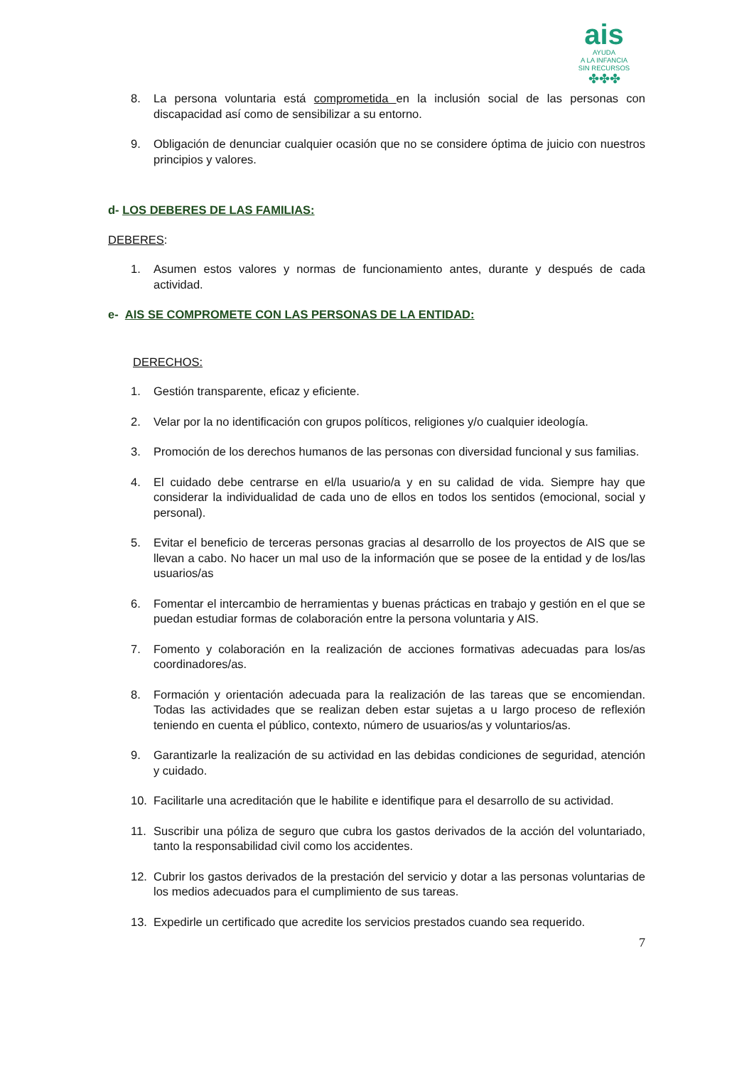ais
AYUDA
A LA INFANCIA
SIN RECURSOS
✤✤✤
8. La persona voluntaria está comprometida en la inclusión social de las personas con discapacidad así como de sensibilizar a su entorno.
9. Obligación de denunciar cualquier ocasión que no se considere óptima de juicio con nuestros principios y valores.
d- LOS DEBERES DE LAS FAMILIAS:
DEBERES:
1. Asumen estos valores y normas de funcionamiento antes, durante y después de cada actividad.
e- AIS SE COMPROMETE CON LAS PERSONAS DE LA ENTIDAD:
DERECHOS:
1. Gestión transparente, eficaz y eficiente.
2. Velar por la no identificación con grupos políticos, religiones y/o cualquier ideología.
3. Promoción de los derechos humanos de las personas con diversidad funcional y sus familias.
4. El cuidado debe centrarse en el/la usuario/a y en su calidad de vida. Siempre hay que considerar la individualidad de cada uno de ellos en todos los sentidos (emocional, social y personal).
5. Evitar el beneficio de terceras personas gracias al desarrollo de los proyectos de AIS que se llevan a cabo. No hacer un mal uso de la información que se posee de la entidad y de los/las usuarios/as
6. Fomentar el intercambio de herramientas y buenas prácticas en trabajo y gestión en el que se puedan estudiar formas de colaboración entre la persona voluntaria y AIS.
7. Fomento y colaboración en la realización de acciones formativas adecuadas para los/as coordinadores/as.
8. Formación y orientación adecuada para la realización de las tareas que se encomiendan. Todas las actividades que se realizan deben estar sujetas a u largo proceso de reflexión teniendo en cuenta el público, contexto, número de usuarios/as y voluntarios/as.
9. Garantizarle la realización de su actividad en las debidas condiciones de seguridad, atención y cuidado.
10. Facilitarle una acreditación que le habilite e identifique para el desarrollo de su actividad.
11. Suscribir una póliza de seguro que cubra los gastos derivados de la acción del voluntariado, tanto la responsabilidad civil como los accidentes.
12. Cubrir los gastos derivados de la prestación del servicio y dotar a las personas voluntarias de los medios adecuados para el cumplimiento de sus tareas.
13. Expedirle un certificado que acredite los servicios prestados cuando sea requerido.
7